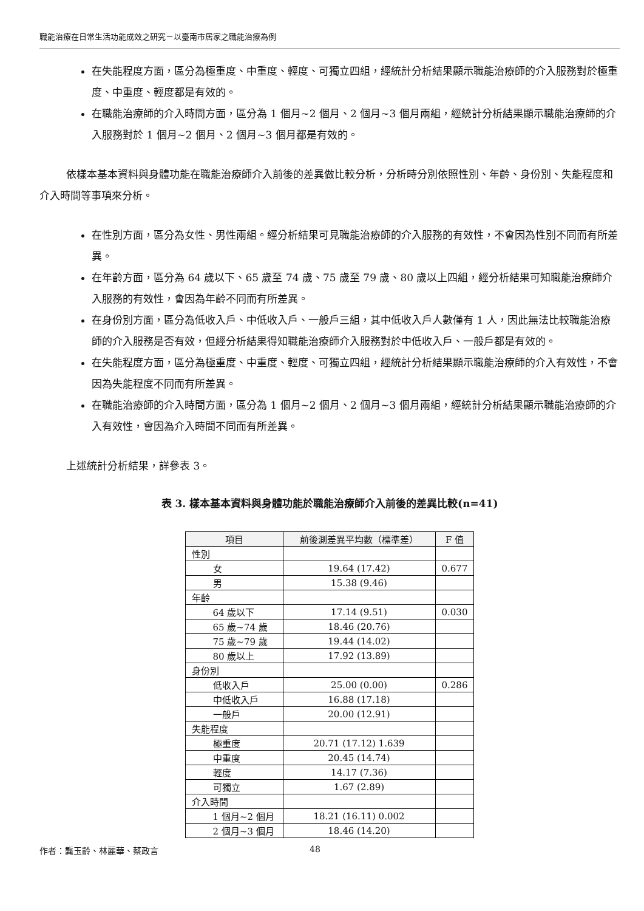職能治療在日常生活功能成效之研究－以臺南市居家之職能治療為例
在失能程度方面，區分為極重度、中重度、輕度、可獨立四組，經統計分析結果顯示職能治療師的介入服務對於極重度、中重度、輕度都是有效的。
在職能治療師的介入時間方面，區分為 1 個月~2 個月、2 個月~3 個月兩組，經統計分析結果顯示職能治療師的介入服務對於 1 個月~2 個月、2 個月~3 個月都是有效的。
依樣本基本資料與身體功能在職能治療師介入前後的差異做比較分析，分析時分別依照性別、年齡、身份別、失能程度和介入時間等事項來分析。
在性別方面，區分為女性、男性兩組。經分析結果可見職能治療師的介入服務的有效性，不會因為性別不同而有所差異。
在年齡方面，區分為 64 歲以下、65 歲至 74 歲、75 歲至 79 歲、80 歲以上四組，經分析結果可知職能治療師介入服務的有效性，會因為年齡不同而有所差異。
在身份別方面，區分為低收入戶、中低收入戶、一般戶三組，其中低收入戶人數僅有 1 人，因此無法比較職能治療師的介入服務是否有效，但經分析結果得知職能治療師介入服務對於中低收入戶、一般戶都是有效的。
在失能程度方面，區分為極重度、中重度、輕度、可獨立四組，經統計分析結果顯示職能治療師的介入有效性，不會因為失能程度不同而有所差異。
在職能治療師的介入時間方面，區分為 1 個月~2 個月、2 個月~3 個月兩組，經統計分析結果顯示職能治療師的介入有效性，會因為介入時間不同而有所差異。
上述統計分析結果，詳參表 3。
表 3. 樣本基本資料與身體功能於職能治療師介入前後的差異比較(n=41)
| 項目 | 前後測差異平均數（標準差） | F 值 |
| --- | --- | --- |
| 性別 | | |
| 女 | 19.64 (17.42) | 0.677 |
| 男 | 15.38 (9.46) | |
| 年齡 | | |
| 64 歲以下 | 17.14 (9.51) | 0.030 |
| 65 歲~74 歲 | 18.46 (20.76) | |
| 75 歲~79 歲 | 19.44 (14.02) | |
| 80 歲以上 | 17.92 (13.89) | |
| 身份別 | | |
| 低收入戶 | 25.00 (0.00) | 0.286 |
| 中低收入戶 | 16.88 (17.18) | |
| 一般戶 | 20.00 (12.91) | |
| 失能程度 | | |
| 極重度 | 20.71 (17.12) 1.639 | |
| 中重度 | 20.45 (14.74) | |
| 輕度 | 14.17 (7.36) | |
| 可獨立 | 1.67 (2.89) | |
| 介入時間 | | |
| 1 個月~2 個月 | 18.21 (16.11) 0.002 | |
| 2 個月~3 個月 | 18.46 (14.20) | |
作者：龔玉齡、林麗華、蔡政言 48